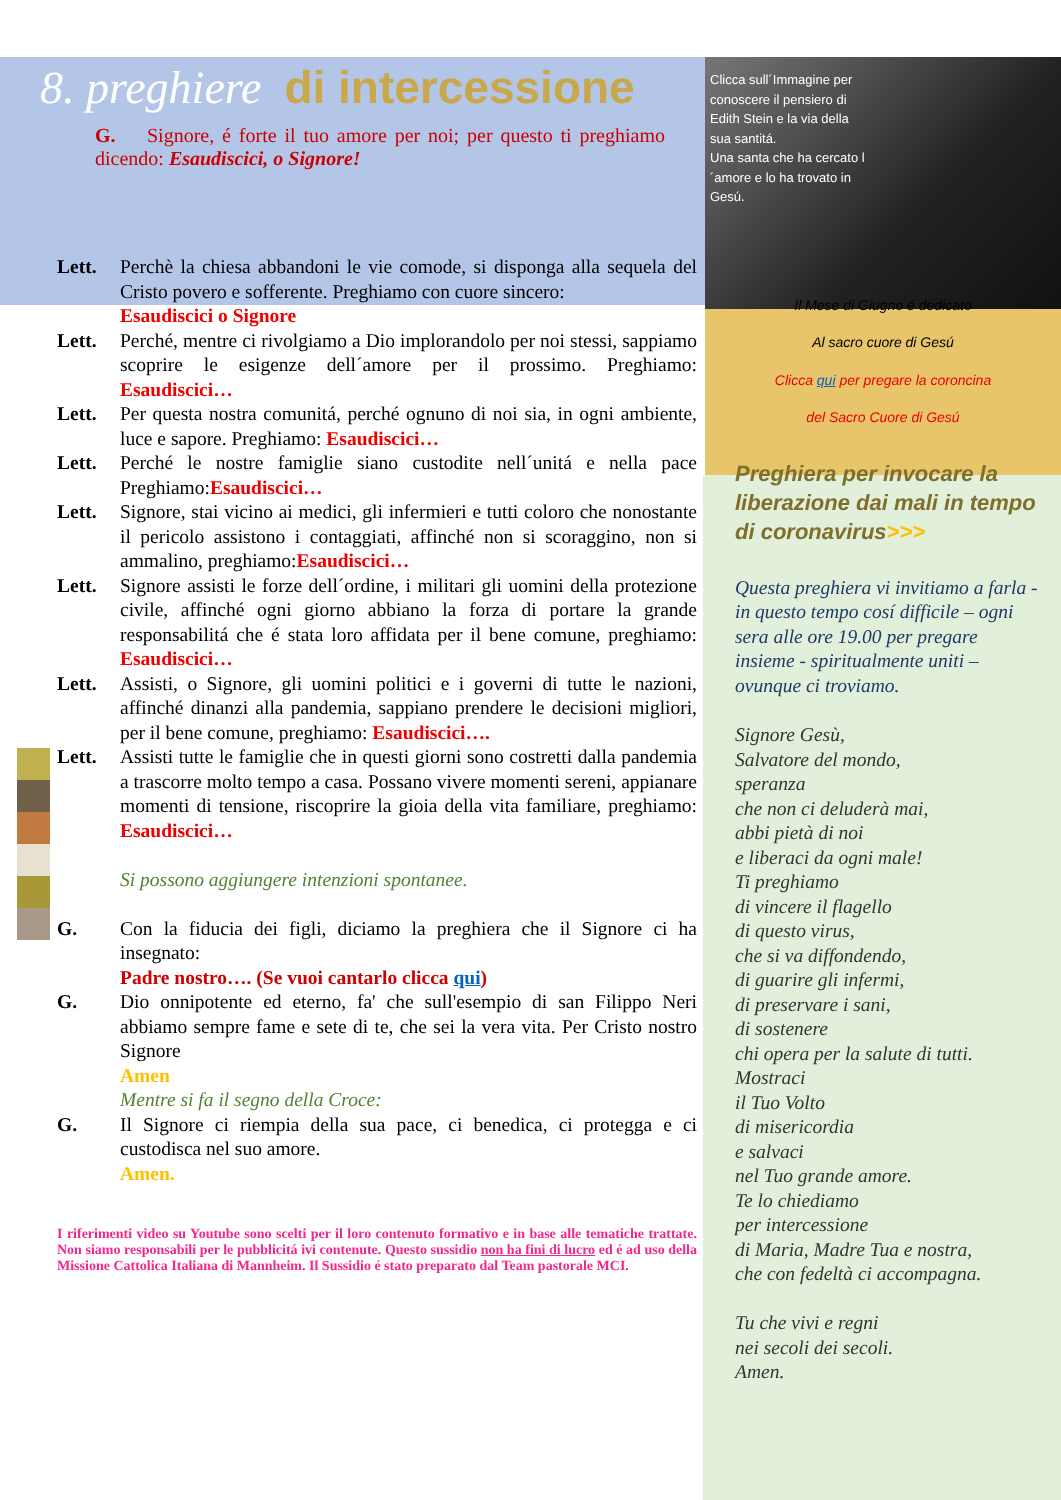8. preghiere di intercessione
G. Signore, é forte il tuo amore per noi; per questo ti preghiamo dicendo: Esaudiscici, o Signore!
Lett. Perchè la chiesa abbandoni le vie comode, si disponga alla sequela del Cristo povero e sofferente. Preghiamo con cuore sincero:
Esaudiscici o Signore
Lett. Perché, mentre ci rivolgiamo a Dio implorandolo per noi stessi, sappiamo scoprire le esigenze dell´amore per il prossimo. Preghiamo: Esaudiscici…
Lett. Per questa nostra comunitá, perché ognuno di noi sia, in ogni ambiente, luce e sapore. Preghiamo: Esaudiscici…
Lett. Perché le nostre famiglie siano custodite nell´unitá e nella pace Preghiamo:Esaudiscici…
Lett. Signore, stai vicino ai medici, gli infermieri e tutti coloro che nonostante il pericolo assistono i contaggiati, affinché non si scoraggino, non si ammalino, preghiamo:Esaudiscici…
Lett. Signore assisti le forze dell´ordine, i militari gli uomini della protezione civile, affinché ogni giorno abbiano la forza di portare la grande responsabilitá che é stata loro affidata per il bene comune, preghiamo: Esaudiscici…
Lett. Assisti, o Signore, gli uomini politici e i governi di tutte le nazioni, affinché dinanzi alla pandemia, sappiano prendere le decisioni migliori, per il bene comune, preghiamo: Esaudiscici….
Lett. Assisti tutte le famiglie che in questi giorni sono costretti dalla pandemia a trascorre molto tempo a casa. Possano vivere momenti sereni, appianare momenti di tensione, riscoprire la gioia della vita familiare, preghiamo: Esaudiscici…
Si possono aggiungere intenzioni spontanee.
G. Con la fiducia dei figli, diciamo la preghiera che il Signore ci ha insegnato:
Padre nostro…. (Se vuoi cantarlo clicca qui)
G. Dio onnipotente ed eterno, fa' che sull'esempio di san Filippo Neri abbiamo sempre fame e sete di te, che sei la vera vita. Per Cristo nostro Signore
Amen
Mentre si fa il segno della Croce:
G. Il Signore ci riempia della sua pace, ci benedica, ci protegga e ci custodisca nel suo amore.
Amen.
I riferimenti video su Youtube sono scelti per il loro contenuto formativo e in base alle tematiche trattate. Non siamo responsabili per le pubblicitá ivi contenute. Questo sussidio non ha fini di lucro ed é ad uso della Missione Cattolica Italiana di Mannheim. Il Sussidio é stato preparato dal Team pastorale MCI.
Clicca sull´Immagine per conoscere il pensiero di Edith Stein e la via della sua santitá.
Una santa che ha cercato l´amore e lo ha trovato in Gesú.
Il Mese di Giugno é dedicato
Al sacro cuore di Gesú
Clicca qui per pregare la coroncina
del Sacro Cuore di Gesú
Preghiera per invocare la liberazione dai mali in tempo di coronavirus>>>
Questa preghiera vi invitiamo a farla - in questo tempo cosí difficile – ogni sera alle ore 19.00 per pregare insieme - spiritualmente uniti – ovunque ci troviamo.
Signore Gesù,
Salvatore del mondo,
speranza
che non ci deluderà mai,
abbi pietà di noi
e liberaci da ogni male!
Ti preghiamo
di vincere il flagello
di questo virus,
che si va diffondendo,
di guarire gli infermi,
di preservare i sani,
di sostenere
chi opera per la salute di tutti.
Mostraci
il Tuo Volto
di misericordia
e salvaci
nel Tuo grande amore.
Te lo chiediamo
per intercessione
di Maria, Madre Tua e nostra,
che con fedeltà ci accompagna.
Tu che vivi e regni
nei secoli dei secoli.
Amen.